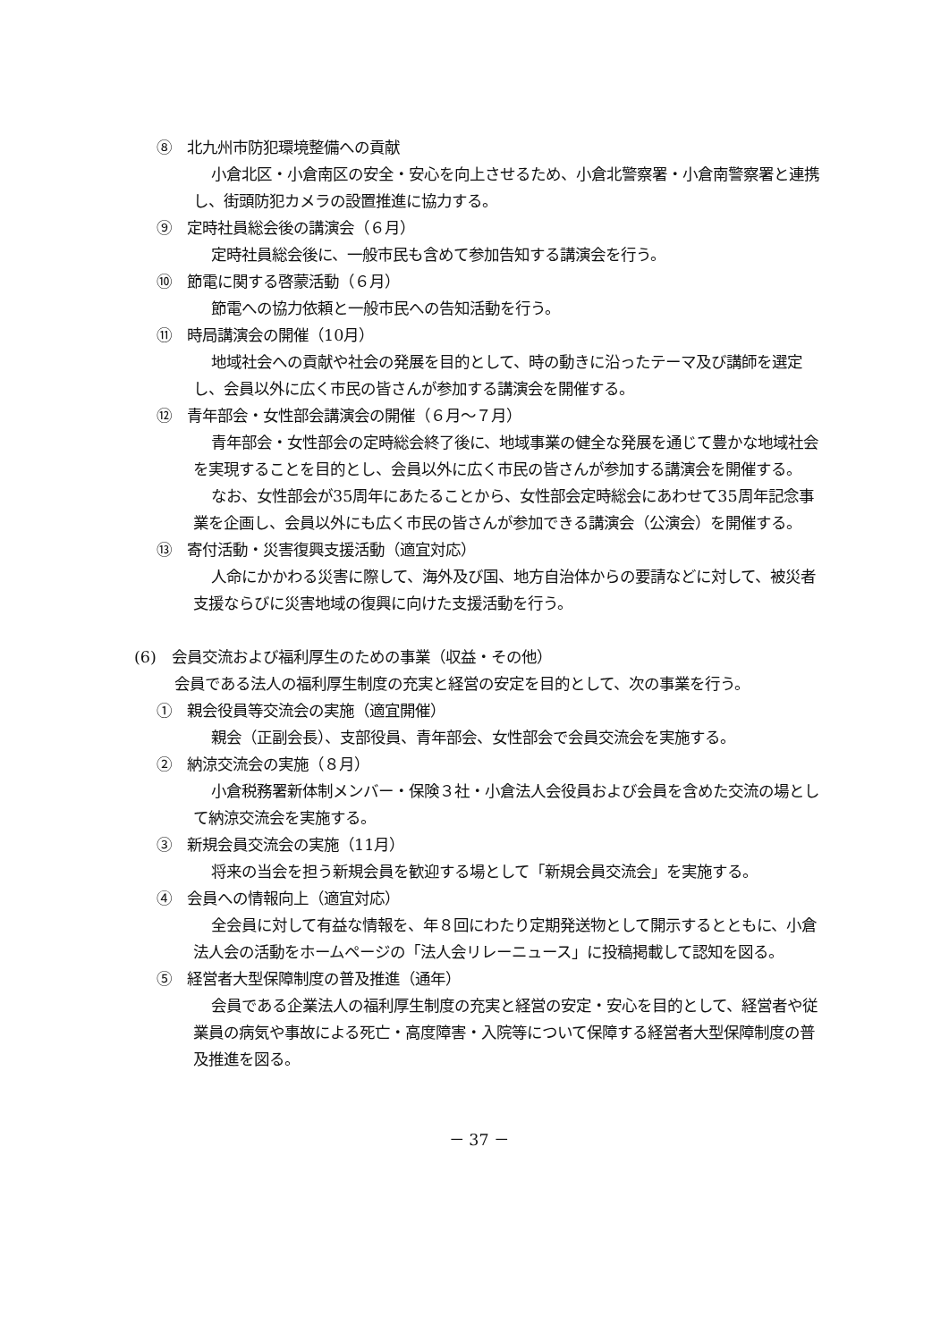⑧　北九州市防犯環境整備への貢献
小倉北区・小倉南区の安全・安心を向上させるため、小倉北警察署・小倉南警察署と連携し、街頭防犯カメラの設置推進に協力する。
⑨　定時社員総会後の講演会（６月）
定時社員総会後に、一般市民も含めて参加告知する講演会を行う。
⑩　節電に関する啓蒙活動（６月）
節電への協力依頼と一般市民への告知活動を行う。
⑪　時局講演会の開催（10月）
地域社会への貢献や社会の発展を目的として、時の動きに沿ったテーマ及び講師を選定し、会員以外に広く市民の皆さんが参加する講演会を開催する。
⑫　青年部会・女性部会講演会の開催（６月～７月）
青年部会・女性部会の定時総会終了後に、地域事業の健全な発展を通じて豊かな地域社会を実現することを目的とし、会員以外に広く市民の皆さんが参加する講演会を開催する。
なお、女性部会が35周年にあたることから、女性部会定時総会にあわせて35周年記念事業を企画し、会員以外にも広く市民の皆さんが参加できる講演会（公演会）を開催する。
⑬　寄付活動・災害復興支援活動（適宜対応）
人命にかかわる災害に際して、海外及び国、地方自治体からの要請などに対して、被災者支援ならびに災害地域の復興に向けた支援活動を行う。
(6)　会員交流および福利厚生のための事業（収益・その他）
会員である法人の福利厚生制度の充実と経営の安定を目的として、次の事業を行う。
①　親会役員等交流会の実施（適宜開催）
親会（正副会長）、支部役員、青年部会、女性部会で会員交流会を実施する。
②　納涼交流会の実施（８月）
小倉税務署新体制メンバー・保険３社・小倉法人会役員および会員を含めた交流の場として納涼交流会を実施する。
③　新規会員交流会の実施（11月）
将来の当会を担う新規会員を歓迎する場として「新規会員交流会」を実施する。
④　会員への情報向上（適宜対応）
全会員に対して有益な情報を、年８回にわたり定期発送物として開示するとともに、小倉法人会の活動をホームページの「法人会リレーニュース」に投稿掲載して認知を図る。
⑤　経営者大型保障制度の普及推進（通年）
会員である企業法人の福利厚生制度の充実と経営の安定・安心を目的として、経営者や従業員の病気や事故による死亡・高度障害・入院等について保障する経営者大型保障制度の普及推進を図る。
－ 37 －